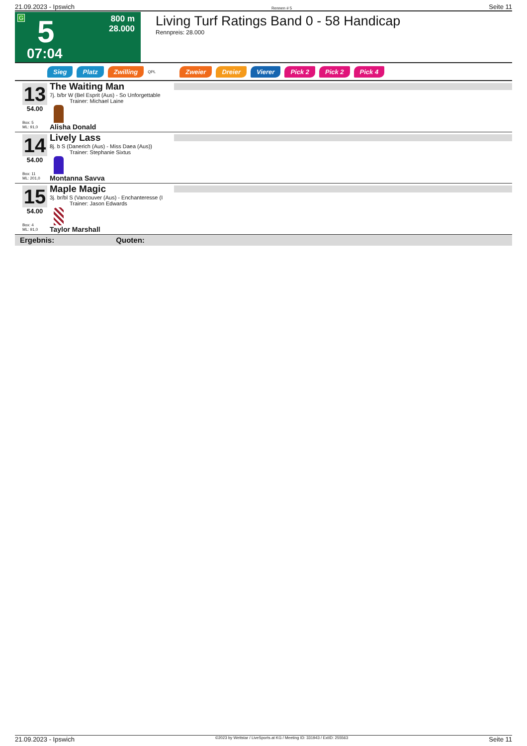21.09.2023 - Ipswich Rennen # 5 Seite 11
G 5
800 m
28.000
07:04
Living Turf Ratings Band 0 - 58 Handicap
Rennpreis: 28.000
Sieg Platz Zwilling QPL Zweier Dreier Vierer Pick 2 Pick 2 Pick 4
13
54.00
Box: 5
ML: 91,0
The Waiting Man
7j. b/br W (Bel Esprit (Aus) - So Unforgettable
Trainer: Michael Laine
Alisha Donald
14
54.00
Box: 11
ML: 201,0
Lively Lass
8j. b S (Danerich (Aus) - Miss Daea (Aus))
Trainer: Stephanie Sixtus
Montanna Savva
15
54.00
Box: 4
ML: 91,0
Maple Magic
3j. br/bl S (Vancouver (Aus) - Enchanteresse (I
Trainer: Jason Edwards
Taylor Marshall
Ergebnis: Quoten:
21.09.2023 - Ipswich ©2023 by Wettstar / LiveSports.at KG / Meeting ID: 331943 / ExtID: 255563 Seite 11